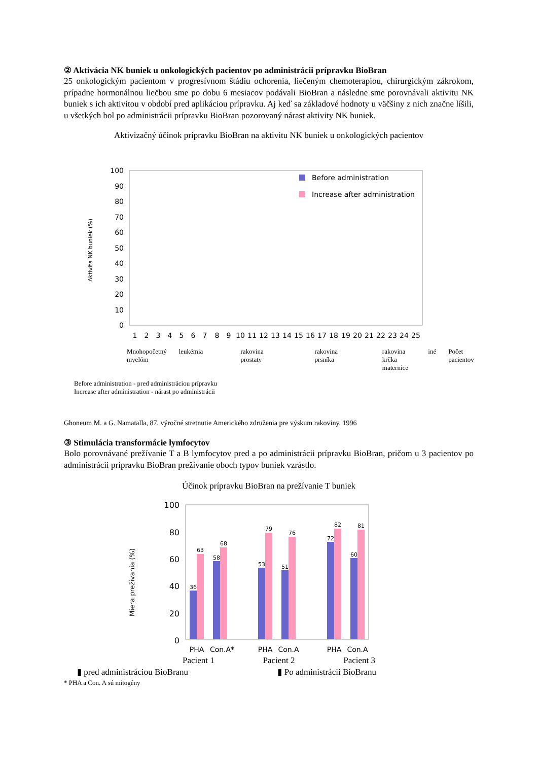② Aktivácia NK buniek u onkologických pacientov po administrácii prípravku BioBran
25 onkologickým pacientom v progresívnom štádiu ochorenia, liečeným chemoterapiou, chirurgickým zákrokom, prípadne hormonálnou liečbou sme po dobu 6 mesiacov podávali BioBran a následne sme porovnávali aktivitu NK buniek s ich aktivitou v období pred aplikáciou prípravku. Aj keď sa základové hodnoty u väčšiny z nich značne líšili, u všetkých bol po administrácii prípravku BioBran pozorovaný nárast aktivity NK buniek.
Aktivizačný účinok prípravku BioBran na aktivitu NK buniek u onkologických pacientov
0
10
20
30
40
50
60
70
80
90
100
Aktivita NK buniek (%)
Before administration
Increase after administration
1
2
3
4
5
6
7
8
9
10
11
12
13
14
15
16
17
18
19
20
21
22
23
24
25
Mnohopočetný
myelóm leukémia rakovina prostaty rakovina prsníka rakovina
krčka maternice iné Počet pacientov
Before administration - pred administráciou prípravku
Increase after administration - nárast po administrácii
Ghoneum M. a G. Namatalla, 87. výročné stretnutie Amerického združenia pre výskum rakoviny, 1996
③ Stimulácia transformácie lymfocytov
Bolo porovnávané prežívanie T a B lymfocytov pred a po administrácii prípravku BioBran, pričom u 3 pacientov po administrácii prípravku BioBran prežívanie oboch typov buniek vzrástlo.
Účinok prípravku BioBran na prežívanie T buniek
100
80
60
40
20
0
Miera prežívania (%)
36
63
58
68
53
79
51
76
72
82
60
81
PHA
Con.A*
PHA
Con.A
PHA
Con.A
Pacient 1 Pacient 2 Pacient 3
▮ pred administráciou BioBranu ▮ Po administrácii BioBranu
* PHA a Con. A sú mitogény